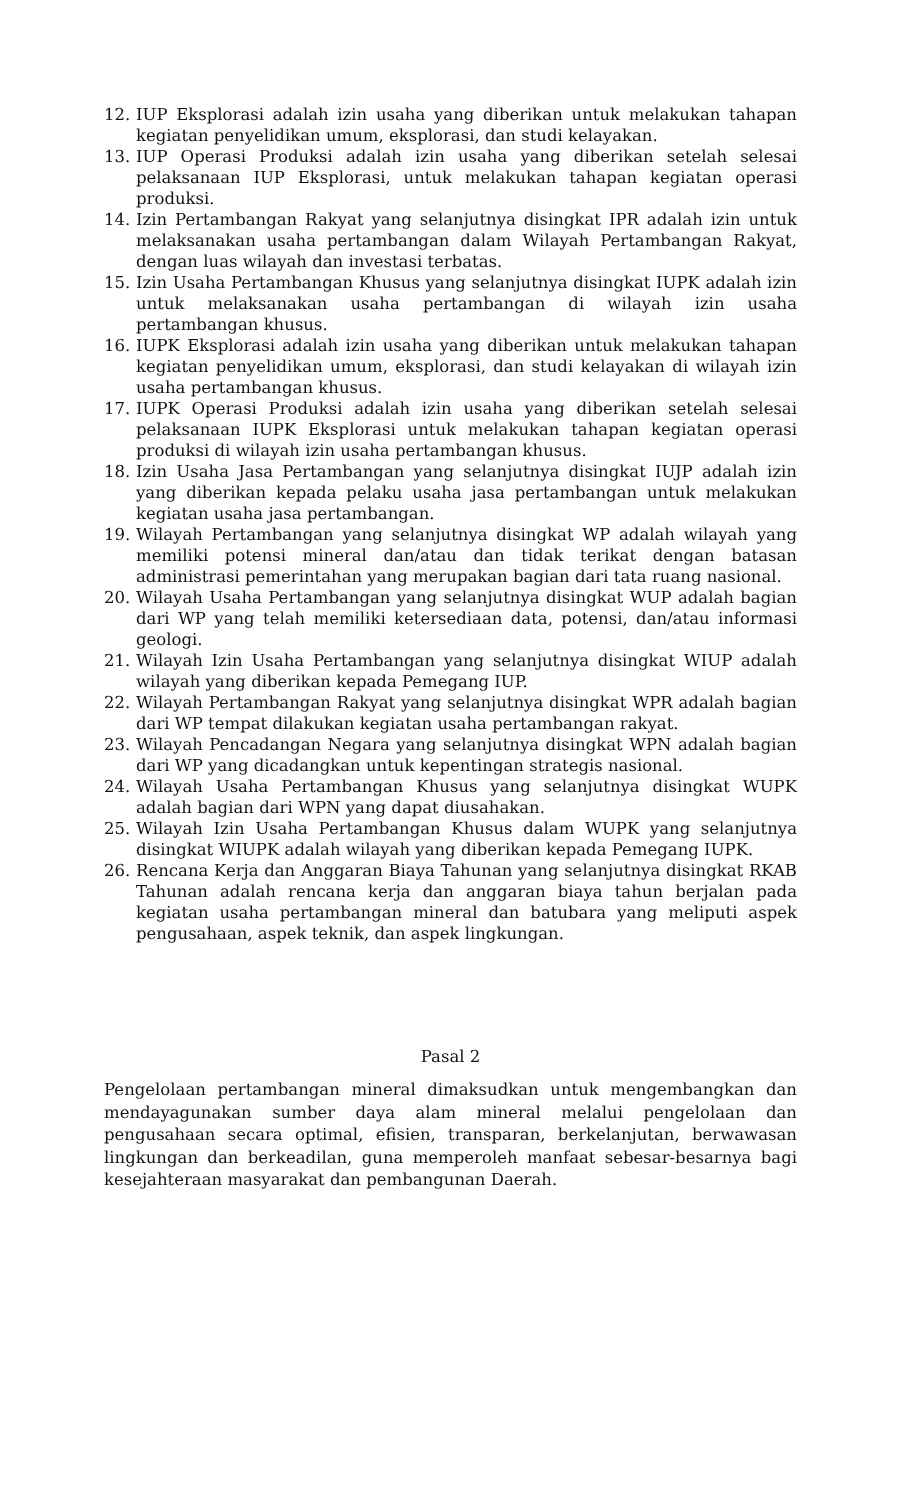12. IUP Eksplorasi adalah izin usaha yang diberikan untuk melakukan tahapan kegiatan penyelidikan umum, eksplorasi, dan studi kelayakan.
13. IUP Operasi Produksi adalah izin usaha yang diberikan setelah selesai pelaksanaan IUP Eksplorasi, untuk melakukan tahapan kegiatan operasi produksi.
14. Izin Pertambangan Rakyat yang selanjutnya disingkat IPR adalah izin untuk melaksanakan usaha pertambangan dalam Wilayah Pertambangan Rakyat, dengan luas wilayah dan investasi terbatas.
15. Izin Usaha Pertambangan Khusus yang selanjutnya disingkat IUPK adalah izin untuk melaksanakan usaha pertambangan di wilayah izin usaha pertambangan khusus.
16. IUPK Eksplorasi adalah izin usaha yang diberikan untuk melakukan tahapan kegiatan penyelidikan umum, eksplorasi, dan studi kelayakan di wilayah izin usaha pertambangan khusus.
17. IUPK Operasi Produksi adalah izin usaha yang diberikan setelah selesai pelaksanaan IUPK Eksplorasi untuk melakukan tahapan kegiatan operasi produksi di wilayah izin usaha pertambangan khusus.
18. Izin Usaha Jasa Pertambangan yang selanjutnya disingkat IUJP adalah izin yang diberikan kepada pelaku usaha jasa pertambangan untuk melakukan kegiatan usaha jasa pertambangan.
19. Wilayah Pertambangan yang selanjutnya disingkat WP adalah wilayah yang memiliki potensi mineral dan/atau dan tidak terikat dengan batasan administrasi pemerintahan yang merupakan bagian dari tata ruang nasional.
20. Wilayah Usaha Pertambangan yang selanjutnya disingkat WUP adalah bagian dari WP yang telah memiliki ketersediaan data, potensi, dan/atau informasi geologi.
21. Wilayah Izin Usaha Pertambangan yang selanjutnya disingkat WIUP adalah wilayah yang diberikan kepada Pemegang IUP.
22. Wilayah Pertambangan Rakyat yang selanjutnya disingkat WPR adalah bagian dari WP tempat dilakukan kegiatan usaha pertambangan rakyat.
23. Wilayah Pencadangan Negara yang selanjutnya disingkat WPN adalah bagian dari WP yang dicadangkan untuk kepentingan strategis nasional.
24. Wilayah Usaha Pertambangan Khusus yang selanjutnya disingkat WUPK adalah bagian dari WPN yang dapat diusahakan.
25. Wilayah Izin Usaha Pertambangan Khusus dalam WUPK yang selanjutnya disingkat WIUPK adalah wilayah yang diberikan kepada Pemegang IUPK.
26. Rencana Kerja dan Anggaran Biaya Tahunan yang selanjutnya disingkat RKAB Tahunan adalah rencana kerja dan anggaran biaya tahun berjalan pada kegiatan usaha pertambangan mineral dan batubara yang meliputi aspek pengusahaan, aspek teknik, dan aspek lingkungan.
Pasal 2
Pengelolaan pertambangan mineral dimaksudkan untuk mengembangkan dan mendayagunakan sumber daya alam mineral melalui pengelolaan dan pengusahaan secara optimal, efisien, transparan, berkelanjutan, berwawasan lingkungan dan berkeadilan, guna memperoleh manfaat sebesar-besarnya bagi kesejahteraan masyarakat dan pembangunan Daerah.